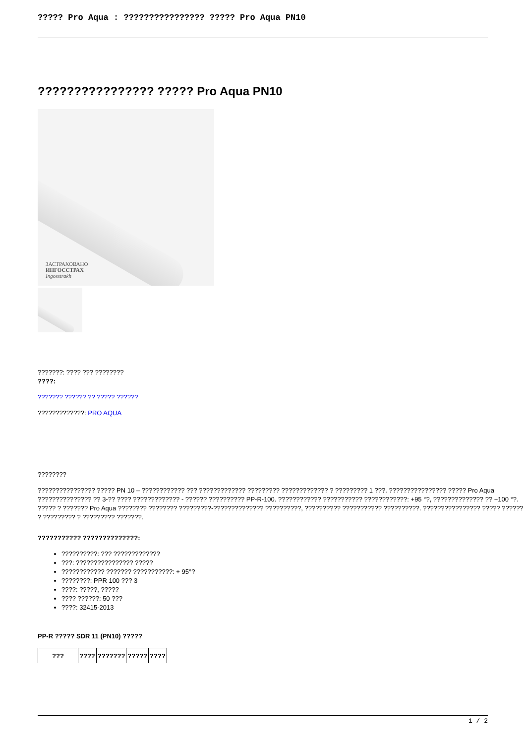????? Pro Aqua : ???????????????? ????? Pro Aqua PN10
???????????????? ????? Pro Aqua PN10
ЗАСТРАХОВАНО
ИНГОССТРАХ
Ingosstrakh
???????: ???? ??? ????????
????:
??????? ?????? ?? ????? ??????
?????????????: PRO AQUA
????????
???????????????? ????? PN 10 – ???????????? ??? ????????????? ????????? ????????????? ? ????????? 1 ???. ???????????????? ????? Pro Aqua ??????????????? ?? 3-?? ???? ????????????? - ?????? ?????????? PP-R-100. ???????????? ??????????? ????????????: +95 °?, ?????????????? ?? +100 °?. ????? ? ??????? Pro Aqua ???????? ???????? ?????????-?????????????? ??????????, ?????????? ??????????? ??????????. ???????????????? ????? ?????? ? ????????? ? ????????? ???????.
??????????? ??????????????:
??????????: ??? ?????????????
???: ???????????????? ?????
???????????? ??????? ???????????: + 95°?
????????: PPR 100 ??? 3
????: ?????, ?????
???? ??????: 50 ???
????: 32415-2013
PP-R ????? SDR 11 (PN10) ?????
| ??? | ???? | ??????? | ????? | ???? |
| --- | --- | --- | --- | --- |
1 / 2